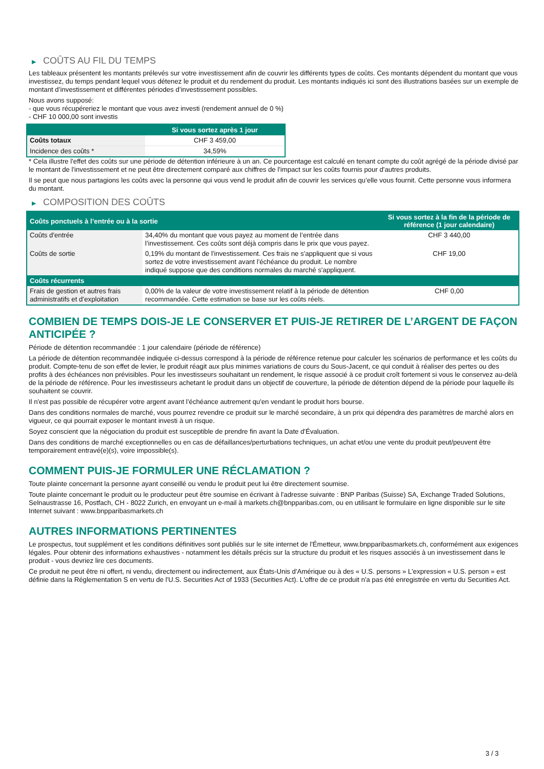▶ COÛTS AU FIL DU TEMPS
Les tableaux présentent les montants prélevés sur votre investissement afin de couvrir les différents types de coûts. Ces montants dépendent du montant que vous investissez, du temps pendant lequel vous détenez le produit et du rendement du produit. Les montants indiqués ici sont des illustrations basées sur un exemple de montant d’investissement et différentes périodes d’investissement possibles.
Nous avons supposé:
- que vous récupéreriez le montant que vous avez investi (rendement annuel de 0 %)
- CHF 10 000,00 sont investis
| | Si vous sortez après 1 jour |
| --- | --- |
| Coûts totaux | CHF 3 459,00 |
| Incidence des coûts * | 34,59% |
* Cela illustre l'effet des coûts sur une période de détention inférieure à un an. Ce pourcentage est calculé en tenant compte du coût agrégé de la période divisé par le montant de l'investissement et ne peut être directement comparé aux chiffres de l'impact sur les coûts fournis pour d'autres produits.
Il se peut que nous partagions les coûts avec la personne qui vous vend le produit afin de couvrir les services qu’elle vous fournit. Cette personne vous informera du montant.
▶ COMPOSITION DES COÛTS
| Coûts ponctuels à l’entrée ou à la sortie | | Si vous sortez à la fin de la période de référence (1 jour calendaire) |
| --- | --- | --- |
| Coûts d'entrée | 34,40% du montant que vous payez au moment de l’entrée dans l’investissement. Ces coûts sont déjà compris dans le prix que vous payez. | CHF 3 440,00 |
| Coûts de sortie | 0,19% du montant de l'investissement. Ces frais ne s'appliquent que si vous sortez de votre investissement avant l'échéance du produit. Le nombre indiqué suppose que des conditions normales du marché s'appliquent. | CHF 19,00 |
| Coûts récurrents | | |
| Frais de gestion et autres frais administratifs et d’exploitation | 0,00% de la valeur de votre investissement relatif à la période de détention recommandée. Cette estimation se base sur les coûts réels. | CHF 0,00 |
COMBIEN DE TEMPS DOIS-JE LE CONSERVER ET PUIS-JE RETIRER DE L’ARGENT DE FAÇON ANTICIPÉE ?
Période de détention recommandée : 1 jour calendaire (période de référence)
La période de détention recommandée indiquée ci-dessus correspond à la période de référence retenue pour calculer les scénarios de performance et les coûts du produit. Compte-tenu de son effet de levier, le produit réagit aux plus minimes variations de cours du Sous-Jacent, ce qui conduit à réaliser des pertes ou des profits à des échéances non prévisibles. Pour les investisseurs souhaitant un rendement, le risque associé à ce produit croît fortement si vous le conservez au-delà de la période de référence. Pour les investisseurs achetant le produit dans un objectif de couverture, la période de détention dépend de la période pour laquelle ils souhaitent se couvrir.
Il n'est pas possible de récupérer votre argent avant l’échéance autrement qu'en vendant le produit hors bourse.
Dans des conditions normales de marché, vous pourrez revendre ce produit sur le marché secondaire, à un prix qui dépendra des paramètres de marché alors en vigueur, ce qui pourrait exposer le montant investi à un risque.
Soyez conscient que la négociation du produit est susceptible de prendre fin avant la Date d'Évaluation.
Dans des conditions de marché exceptionnelles ou en cas de défaillances/perturbations techniques, un achat et/ou une vente du produit peut/peuvent être temporairement entravé(e)(s), voire impossible(s).
COMMENT PUIS-JE FORMULER UNE RÉCLAMATION ?
Toute plainte concernant la personne ayant conseillé ou vendu le produit peut lui être directement soumise.
Toute plainte concernant le produit ou le producteur peut être soumise en écrivant à l'adresse suivante : BNP Paribas (Suisse) SA, Exchange Traded Solutions, Selnaustrasse 16, Postfach, CH - 8022 Zurich, en envoyant un e-mail à markets.ch@bnpparibas.com, ou en utilisant le formulaire en ligne disponible sur le site Internet suivant : www.bnpparibasmarkets.ch
AUTRES INFORMATIONS PERTINENTES
Le prospectus, tout supplément et les conditions définitives sont publiés sur le site internet de l'Émetteur, www.bnpparibasmarkets.ch, conformément aux exigences légales. Pour obtenir des informations exhaustives - notamment les détails précis sur la structure du produit et les risques associés à un investissement dans le produit - vous devriez lire ces documents.
Ce produit ne peut être ni offert, ni vendu, directement ou indirectement, aux États-Unis d'Amérique ou à des « U.S. persons » L'expression « U.S. person » est définie dans la Réglementation S en vertu de l'U.S. Securities Act of 1933 (Securities Act). L'offre de ce produit n'a pas été enregistrée en vertu du Securities Act.
3 / 3